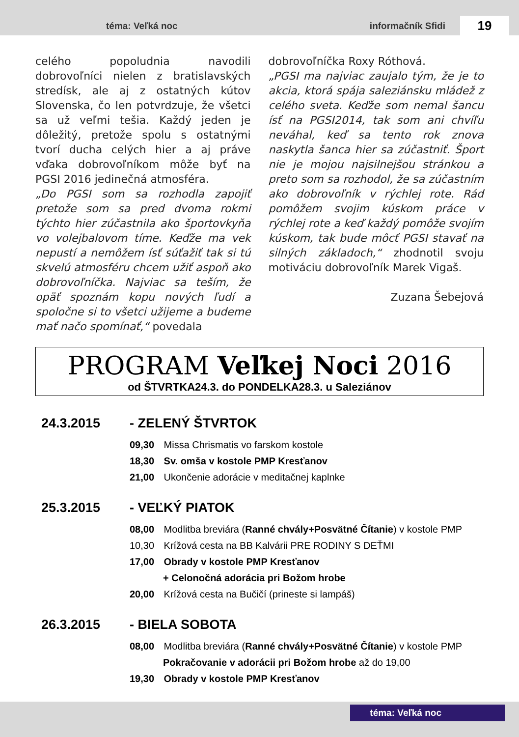téma: Veľká noc informačník Sfidi 19
celého popoludnia navodili dobrovoľníci nielen z bratislavských stredísk, ale aj z ostatných kútov Slovenska, čo len potvrdzuje, že všetci sa už veľmi tešia. Každý jeden je dôležitý, pretože spolu s ostatnými tvorí ducha celých hier a aj práve vďaka dobrovoľníkom môže byť na PGSI 2016 jedinečná atmosféra.
„Do PGSI som sa rozhodla zapojiť pretože som sa pred dvoma rokmi týchto hier zúčastnila ako športovkyňa vo volejbalovom tíme. Keďže ma vek nepustí a nemôžem ísť súťažiť tak si tú skvelú atmosféru chcem užiť aspoň ako dobrovoľníčka. Najviac sa teším, že opäť spoznám kopu nových ľudí a spoločne si to všetci užijeme a budeme mať načo spomínať,“ povedala
dobrovoľníčka Roxy Róthová.
„PGSI ma najviac zaujalo tým, že je to akcia, ktorá spája saleziánsku mládež z celého sveta. Keďže som nemal šancu ísť na PGSI2014, tak som ani chvíľu neváhal, keď sa tento rok znova naskytla šanca hier sa zúčastniť. Šport nie je mojou najsilnejšou stránkou a preto som sa rozhodol, že sa zúčastním ako dobrovoľník v rýchlej rote. Rád pomôžem svojim kúskom práce v rýchlej rote a keď každý pomôže svojím kúskom, tak bude môcť PGSI stavať na silných základoch,“ zhodnotil svoju motiváciu dobrovoľník Marek Vigaš.
Zuzana Šebejová
PROGRAM Veľkej Noci 2016
od ŠTVRTKA24.3. do PONDELKA28.3. u Saleziánov
24.3.2015 - ZELENÝ ŠTVRTOK
09,30 Missa Chrismatis vo farskom kostole
18,30 Sv. omša v kostole PMP Kresťanov
21,00 Ukončenie adorácie v meditačnej kaplnke
25.3.2015 - VEĽKÝ PIATOK
08,00 Modlitba breviára (Ranné chvály+Posvätné Čítanie) v kostole PMP
10,30 Krížová cesta na BB Kalvárii PRE RODINY S DEŤMI
17,00 Obrady v kostole PMP Kresťanov
+ Celonočná adorácia pri Božom hrobe
20,00 Krížová cesta na Bučičí (prineste si lampáš)
26.3.2015 - BIELA SOBOTA
08,00 Modlitba breviára (Ranné chvály+Posvätné Čítanie) v kostole PMP
Pokračovanie v adorácii pri Božom hrobe až do 19,00
19,30 Obrady v kostole PMP Kresťanov
téma: Veľká noc